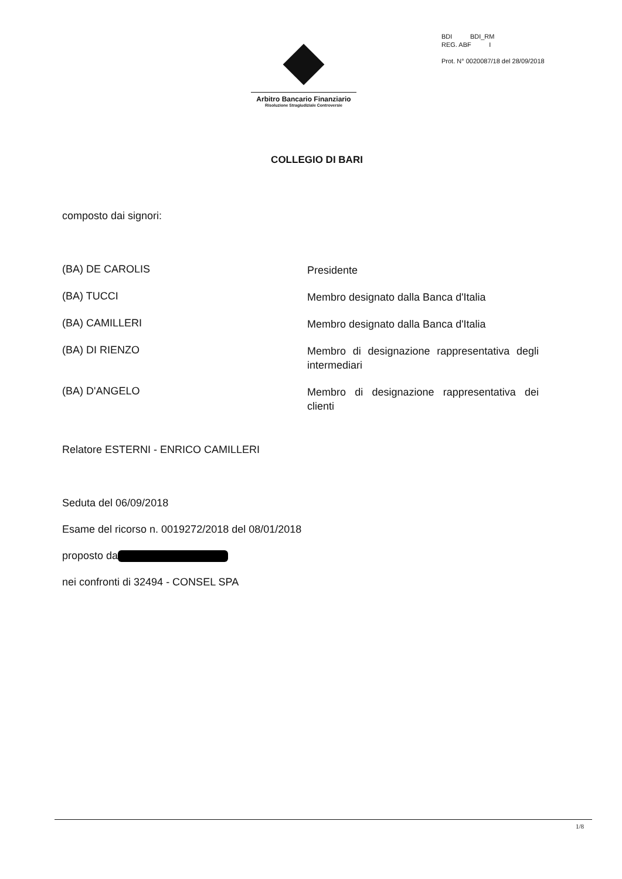Arbitro Bancario Finanziario
Risoluzione Stragiudiziale Controversie
BDI BDI_RM
REG. ABF I
Prot. N° 0020087/18 del 28/09/2018
COLLEGIO DI BARI
composto dai signori:
| (BA) DE CAROLIS | Presidente |
| (BA) TUCCI | Membro designato dalla Banca d'Italia |
| (BA) CAMILLERI | Membro designato dalla Banca d'Italia |
| (BA) DI RIENZO | Membro di designazione rappresentativa degli intermediari |
| (BA) D'ANGELO | Membro di designazione rappresentativa dei clienti |
Relatore ESTERNI - ENRICO CAMILLERI
Seduta del 06/09/2018
Esame del ricorso n. 0019272/2018 del 08/01/2018
proposto da
nei confronti di 32494 - CONSEL SPA
1/8